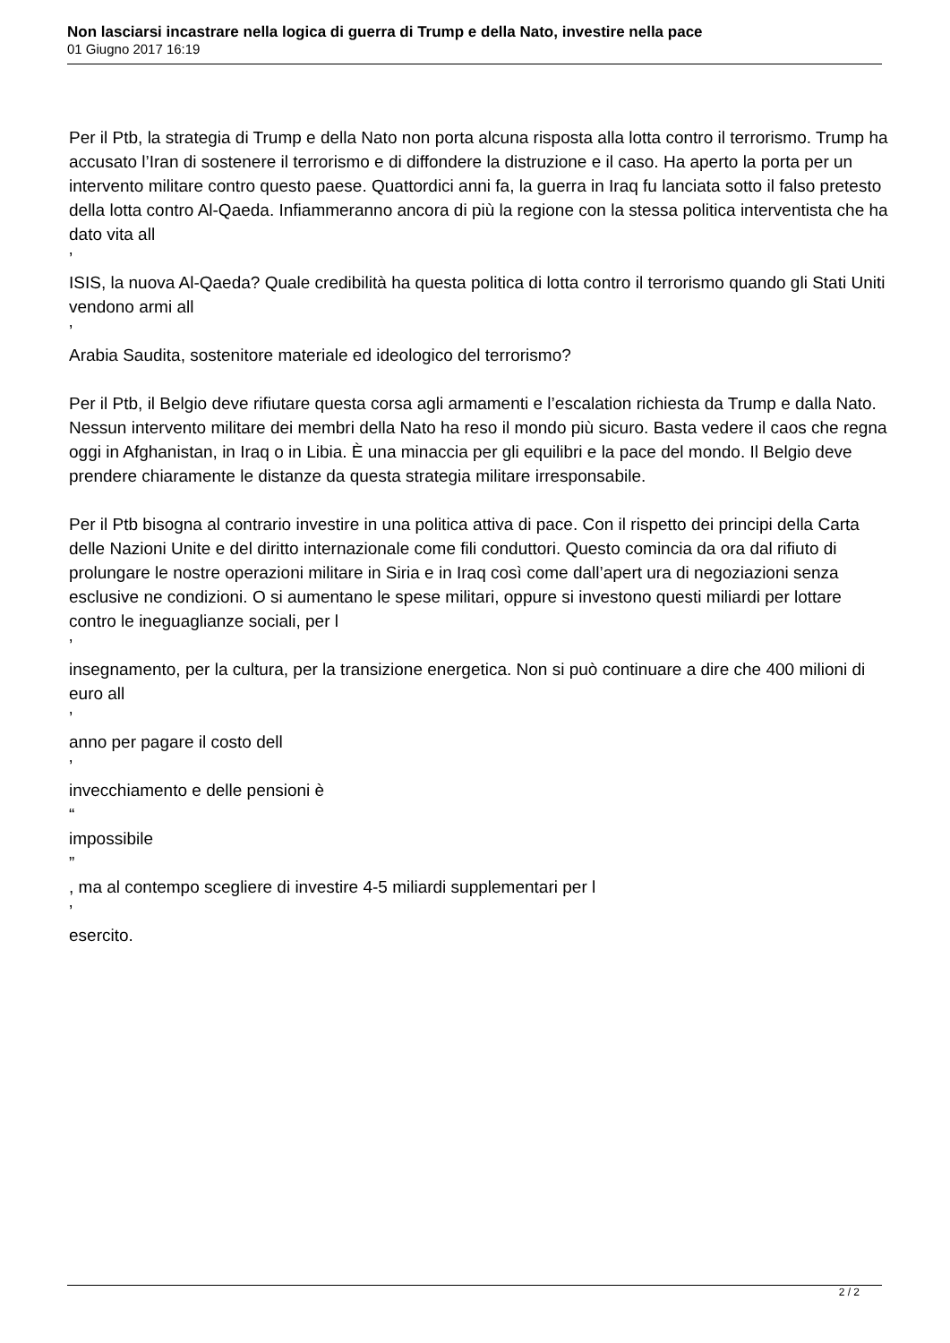Non lasciarsi incastrare nella logica di guerra di Trump e della Nato, investire nella pace
01 Giugno 2017 16:19
Per il Ptb, la strategia di Trump e della Nato non porta alcuna risposta alla lotta contro il terrorismo. Trump ha accusato l’Iran di sostenere il terrorismo e di diffondere la distruzione e il caso. Ha aperto la porta per un intervento militare contro questo paese. Quattordici anni fa, la guerra in Iraq fu lanciata sotto il falso pretesto della lotta contro Al-Qaeda. Infiammeranno ancora di più la regione con la stessa politica interventista che ha dato vita all
’
ISIS, la nuova Al-Qaeda? Quale credibilità ha questa politica di lotta contro il terrorismo quando gli Stati Uniti vendono armi all
’
Arabia Saudita, sostenitore materiale ed ideologico del terrorismo?
Per il Ptb, il Belgio deve rifiutare questa corsa agli armamenti e l’escalation richiesta da Trump e dalla Nato. Nessun intervento militare dei membri della Nato ha reso il mondo più sicuro. Basta vedere il caos che regna oggi in Afghanistan, in Iraq o in Libia. È una minaccia per gli equilibri e la pace del mondo. Il Belgio deve prendere chiaramente le distanze da questa strategia militare irresponsabile.
Per il Ptb bisogna al contrario investire in una politica attiva di pace. Con il rispetto dei principi della Carta delle Nazioni Unite e del diritto internazionale come fili conduttori. Questo comincia da ora dal rifiuto di prolungare le nostre operazioni militare in Siria e in Iraq così come dall’apert ura di negoziazioni senza esclusive ne condizioni. O si aumentano le spese militari, oppure si investono questi miliardi per lottare contro le ineguaglianze sociali, per l
’
insegnamento, per la cultura, per la transizione energetica. Non si può continuare a dire che 400 milioni di euro all
’
anno per pagare il costo dell
’
invecchiamento e delle pensioni è
“
impossibile
”
, ma al contempo scegliere di investire 4-5 miliardi supplementari per l
’
esercito.
2 / 2